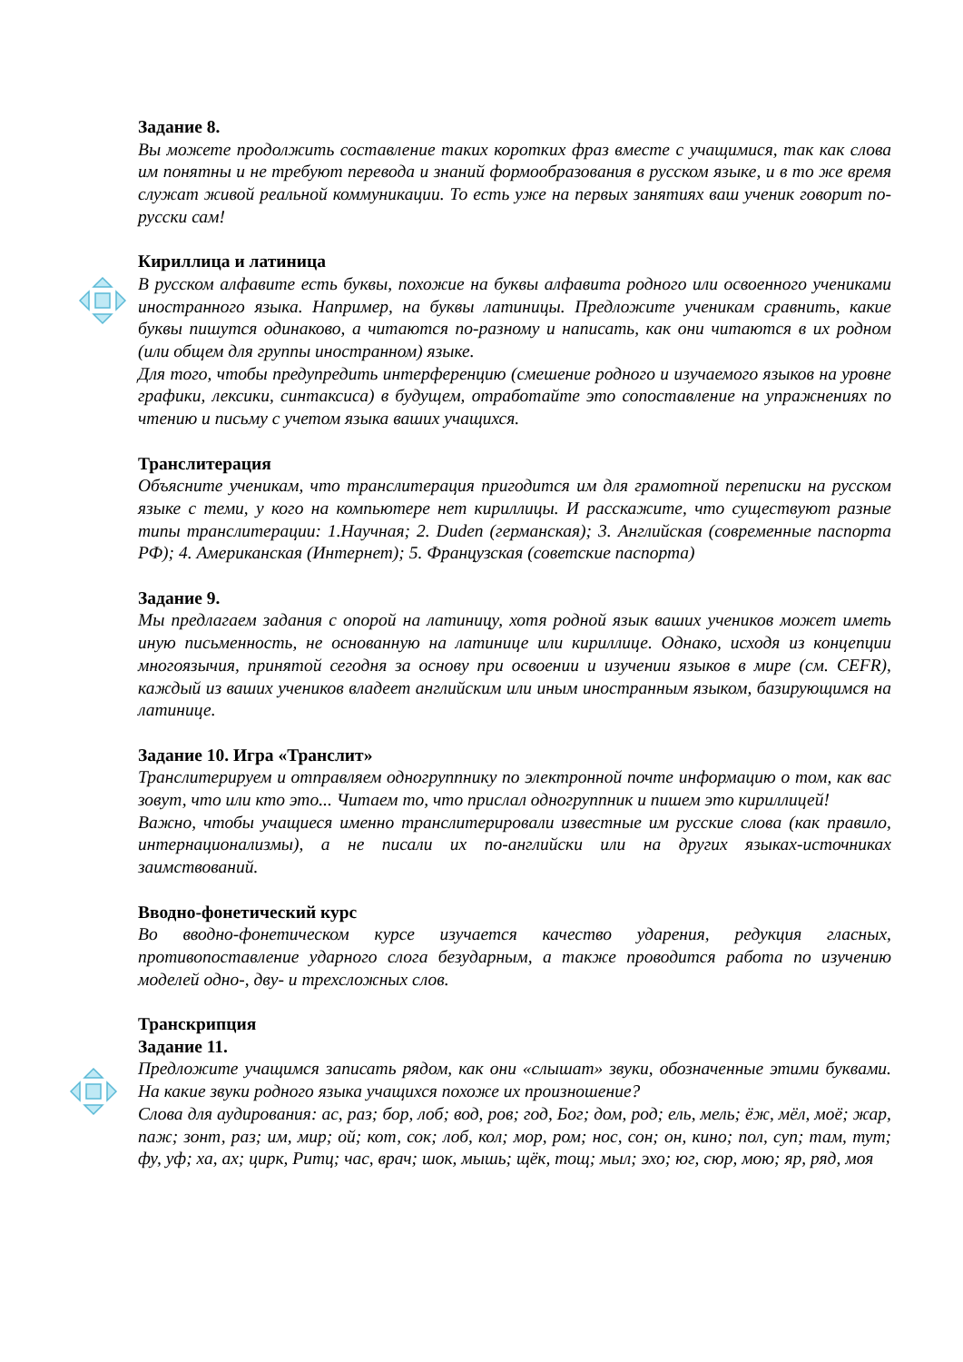Задание 8.
Вы можете продолжить составление таких коротких фраз вместе с учащимися, так как слова им понятны и не требуют перевода и знаний формообразования в русском языке, и в то же время служат живой реальной коммуникации. То есть уже на первых занятиях ваш ученик говорит по-русски сам!
Кириллица и латиница
В русском алфавите есть буквы, похожие на буквы алфавита родного или освоенного учениками иностранного языка. Например, на буквы латиницы. Предложите ученикам сравнить, какие буквы пишутся одинаково, а читаются по-разному и написать, как они читаются в их родном (или общем для группы иностранном) языке.
Для того, чтобы предупредить интерференцию (смешение родного и изучаемого языков на уровне графики, лексики, синтаксиса) в будущем, отработайте это сопоставление на упражнениях по чтению и письму с учетом языка ваших учащихся.
Транслитерация
Объясните ученикам, что транслитерация пригодится им для грамотной переписки на русском языке с теми, у кого на компьютере нет кириллицы. И расскажите, что существуют разные типы транслитерации: 1.Научная; 2. Duden (германская); 3. Английская (современные паспорта РФ); 4. Американская (Интернет); 5. Французская (советские паспорта)
Задание 9.
Мы предлагаем задания с опорой на латиницу, хотя родной язык ваших учеников может иметь иную письменность, не основанную на латинице или кириллице. Однако, исходя из концепции многоязычия, принятой сегодня за основу при освоении и изучении языков в мире (см. CEFR), каждый из ваших учеников владеет английским или иным иностранным языком, базирующимся на латинице.
Задание 10. Игра «Транслит»
Транслитерируем и отправляем одногруппнику по электронной почте информацию о том, как вас зовут, что или кто это... Читаем то, что прислал одногруппник и пишем это кириллицей!
Важно, чтобы учащиеся именно транслитерировали известные им русские слова (как правило, интернационализмы), а не писали их по-английски или на других языках-источниках заимствований.
Вводно-фонетический курс
Во вводно-фонетическом курсе изучается качество ударения, редукция гласных, противопоставление ударного слога безударным, а также проводится работа по изучению моделей одно-, дву- и трехсложных слов.
Транскрипция
Задание 11.
Предложите учащимся записать рядом, как они «слышат» звуки, обозначенные этими буквами. На какие звуки родного языка учащихся похоже их произношение?
Слова для аудирования: ас, раз; бор, лоб; вод, ров; год, Бог; дом, род; ель, мель; ёж, мёл, моё; жар, паж; зонт, раз; им, мир; ой; кот, сок; лоб, кол; мор, ром; нос, сон; он, кино; пол, суп; там, тут; фу, уф; ха, ах; цирк, Ритц; час, врач; шок, мышь; щёк, тощ; мыл; эхо; юг, сюр, мою; яр, ряд, моя